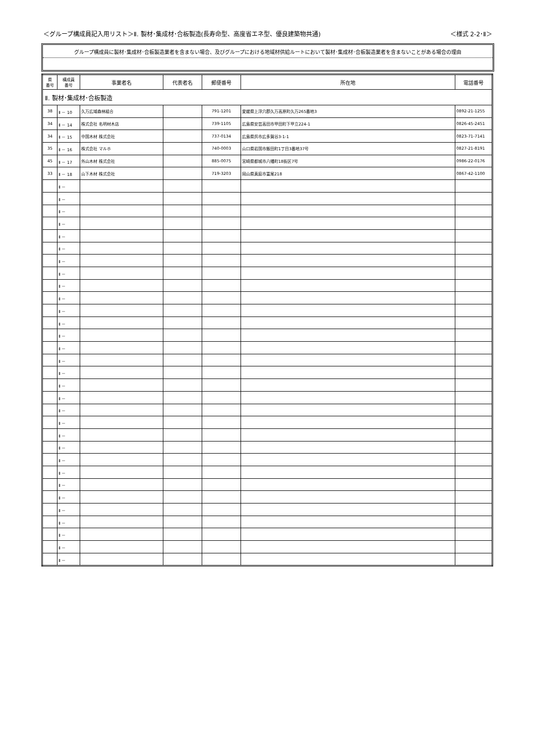＜グループ構成員記入用リスト＞Ⅱ. 製材･集成材･合板製造(長寿命型、高度省エネ型、優良建築物共通) ＜様式 2-2･Ⅱ＞
グループ構成員に製材･集成材･合板製造業者を含まない場合、及びグループにおける地域材供給ルートにおいて製材･集成材･合板製造業者を含まないことがある場合の理由
| 県 番号 | 構成員 番号 | 事業者名 | 代表者名 | 郵便番号 | 所在地 | 電話番号 |
| --- | --- | --- | --- | --- | --- | --- |
| Ⅱ. 製材･集成材･合板製造 | | | | | | |
| 38 | Ⅱ － 10 | 久万広域森林組合 | | 791-1201 | 愛媛県上浮穴郡久万高原町久万265番地3 | 0892-21-1255 |
| 34 | Ⅱ － 14 | 株式会社 名明材木店 | | 739-1105 | 広島県安芸高田市甲田町下甲立224-1 | 0826-45-2451 |
| 34 | Ⅱ － 15 | 中国木材 株式会社 | | 737-0134 | 広島県呉市広多賀谷3-1-1 | 0823-71-7141 |
| 35 | Ⅱ － 16 | 株式会社 マルホ | | 740-0003 | 山口県岩国市飯田町1丁目3番地37号 | 0827-21-8191 |
| 45 | Ⅱ － 17 | 外山木材 株式会社 | | 885-0075 | 宮崎県都城市八幡町18街区7号 | 0986-22-0176 |
| 33 | Ⅱ － 18 | 山下木材 株式会社 | | 719-3203 | 岡山県真庭市富尾218 | 0867-42-1100 |
| | Ⅱ － | | | | | |
| | Ⅱ － | | | | | |
| | Ⅱ － | | | | | |
| | Ⅱ － | | | | | |
| | Ⅱ － | | | | | |
| | Ⅱ － | | | | | |
| | Ⅱ － | | | | | |
| | Ⅱ － | | | | | |
| | Ⅱ － | | | | | |
| | Ⅱ － | | | | | |
| | Ⅱ － | | | | | |
| | Ⅱ － | | | | | |
| | Ⅱ － | | | | | |
| | Ⅱ － | | | | | |
| | Ⅱ － | | | | | |
| | Ⅱ － | | | | | |
| | Ⅱ － | | | | | |
| | Ⅱ － | | | | | |
| | Ⅱ － | | | | | |
| | Ⅱ － | | | | | |
| | Ⅱ － | | | | | |
| | Ⅱ － | | | | | |
| | Ⅱ － | | | | | |
| | Ⅱ － | | | | | |
| | Ⅱ － | | | | | |
| | Ⅱ － | | | | | |
| | Ⅱ － | | | | | |
| | Ⅱ － | | | | | |
| | Ⅱ － | | | | | |
| | Ⅱ － | | | | | |
| | Ⅱ － | | | | | |